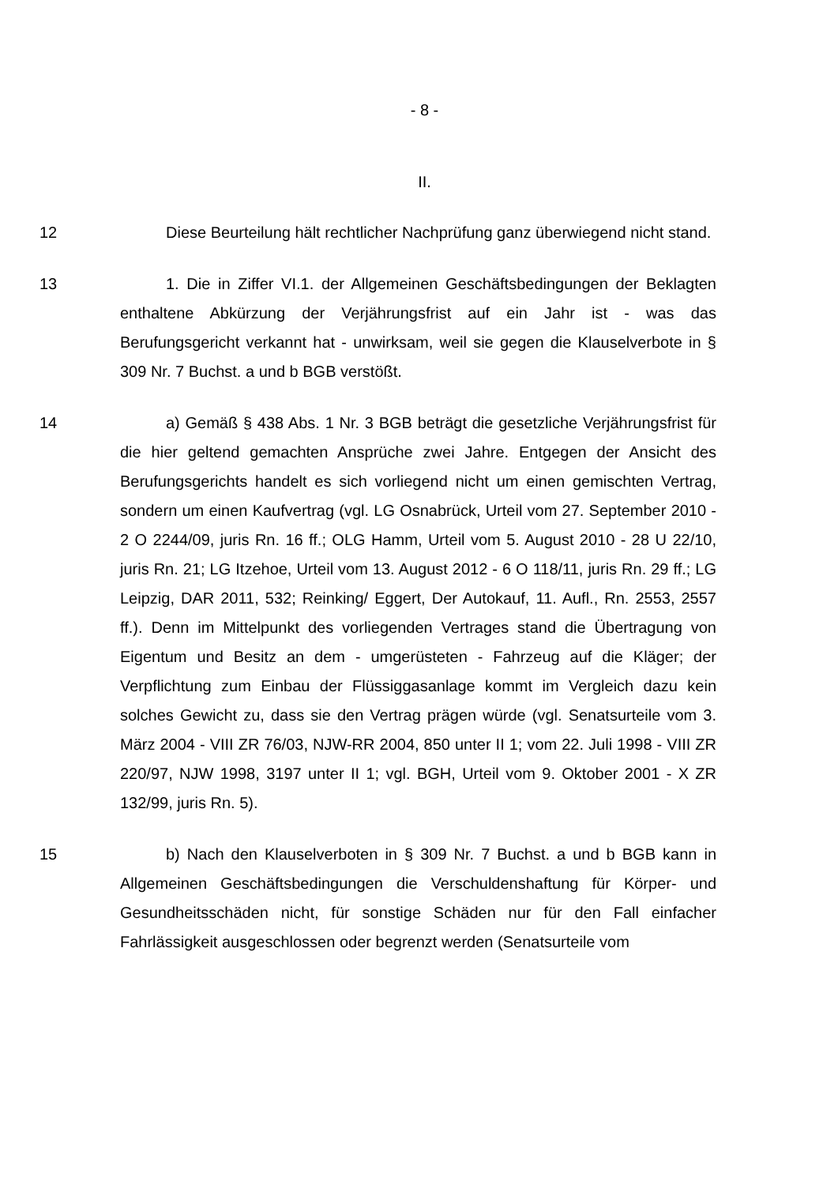- 8 -
II.
12 Diese Beurteilung hält rechtlicher Nachprüfung ganz überwiegend nicht stand.
13 1. Die in Ziffer VI.1. der Allgemeinen Geschäftsbedingungen der Beklagten enthaltene Abkürzung der Verjährungsfrist auf ein Jahr ist - was das Berufungsgericht verkannt hat - unwirksam, weil sie gegen die Klauselverbote in § 309 Nr. 7 Buchst. a und b BGB verstößt.
14 a) Gemäß § 438 Abs. 1 Nr. 3 BGB beträgt die gesetzliche Verjährungsfrist für die hier geltend gemachten Ansprüche zwei Jahre. Entgegen der Ansicht des Berufungsgerichts handelt es sich vorliegend nicht um einen gemischten Vertrag, sondern um einen Kaufvertrag (vgl. LG Osnabrück, Urteil vom 27. September 2010 - 2 O 2244/09, juris Rn. 16 ff.; OLG Hamm, Urteil vom 5. August 2010 - 28 U 22/10, juris Rn. 21; LG Itzehoe, Urteil vom 13. August 2012 - 6 O 118/11, juris Rn. 29 ff.; LG Leipzig, DAR 2011, 532; Reinking/ Eggert, Der Autokauf, 11. Aufl., Rn. 2553, 2557 ff.). Denn im Mittelpunkt des vorliegenden Vertrages stand die Übertragung von Eigentum und Besitz an dem - umgerüsteten - Fahrzeug auf die Kläger; der Verpflichtung zum Einbau der Flüssiggasanlage kommt im Vergleich dazu kein solches Gewicht zu, dass sie den Vertrag prägen würde (vgl. Senatsurteile vom 3. März 2004 - VIII ZR 76/03, NJW-RR 2004, 850 unter II 1; vom 22. Juli 1998 - VIII ZR 220/97, NJW 1998, 3197 unter II 1; vgl. BGH, Urteil vom 9. Oktober 2001 - X ZR 132/99, juris Rn. 5).
15 b) Nach den Klauselverboten in § 309 Nr. 7 Buchst. a und b BGB kann in Allgemeinen Geschäftsbedingungen die Verschuldenshaftung für Körper- und Gesundheitsschäden nicht, für sonstige Schäden nur für den Fall einfacher Fahrlässigkeit ausgeschlossen oder begrenzt werden (Senatsurteile vom